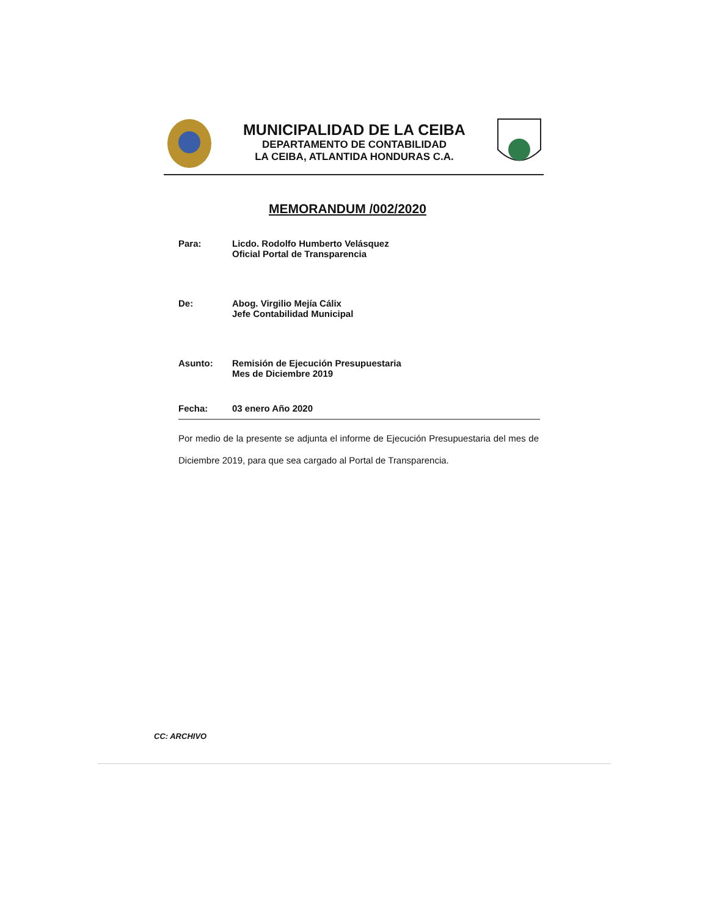MUNICIPALIDAD DE LA CEIBA
DEPARTAMENTO DE CONTABILIDAD
LA CEIBA, ATLANTIDA HONDURAS C.A.
MEMORANDUM /002/2020
Para: Licdo. Rodolfo Humberto Velásquez
Oficial Portal de Transparencia
De: Abog. Virgilio Mejía Cálix
Jefe Contabilidad Municipal
Asunto: Remisión de Ejecución Presupuestaria
Mes de Diciembre 2019
Fecha: 03 enero Año 2020
Por medio de la presente se adjunta el informe de Ejecución Presupuestaria del mes de Diciembre 2019, para que sea cargado al Portal de Transparencia.
CC: ARCHIVO